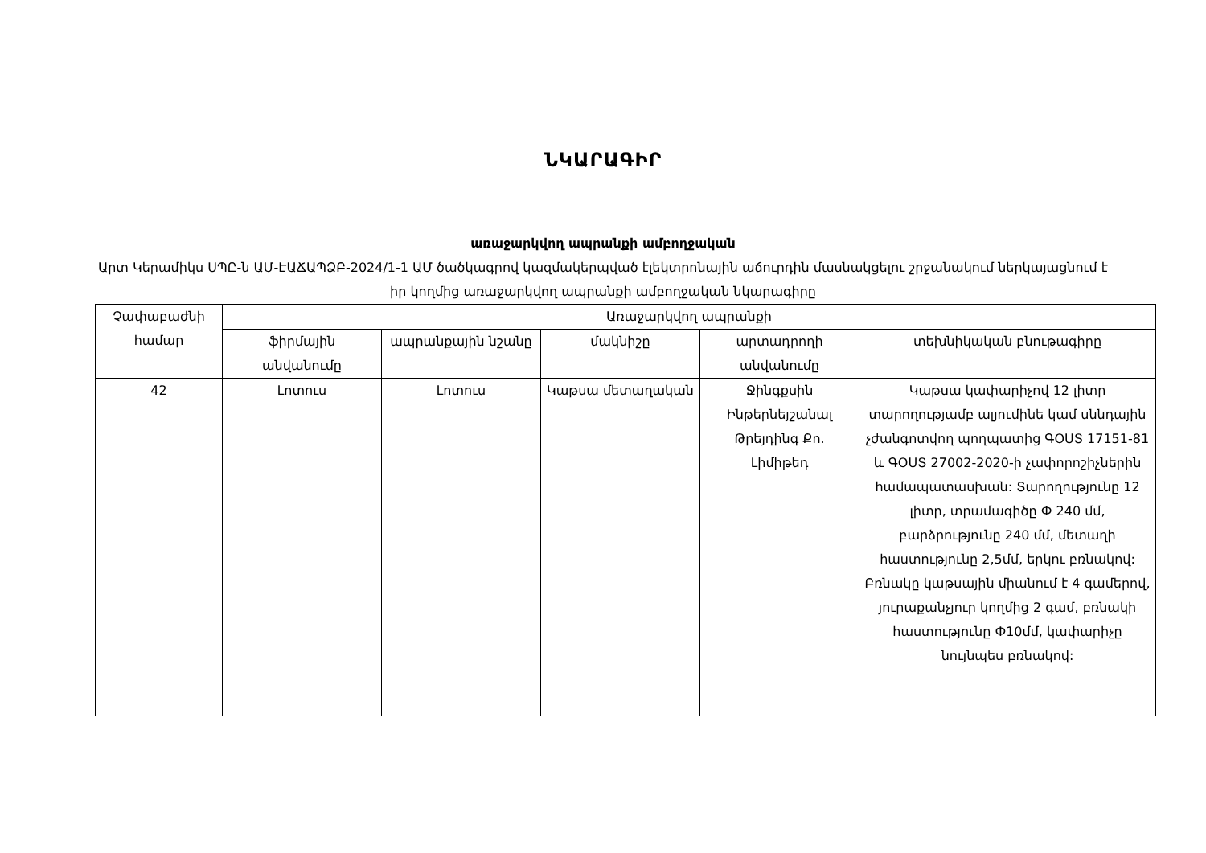ՆԿԱՐԱԳԻՐ
առաջարկվող ապրանքի ամբողջական
Արտ Կերամիկս ՍՊԸ-ն ԱՄ-ԷԱՃԱՊՁԲ-2024/1-1 ԱՄ ծածկագրով կազմակերպված էլեկտրոնային աճուրդին մասնակցելու շրջանակում ներկայացնում է իր կողմից առաջարկվող ապրանքի ամբողջական նկարագիրը
| Չափաբաժնի համար | Առաջարկվող ապրանքի | | | | |
| --- | --- | --- | --- | --- | --- |
| | ֆիրմային անվանումը | ապրանքային նշանը | մակնիշը | արտադրողի անվանումը | տեխնիկական բնութագիրը |
| 42 | Լոտուս | Լոտուս | Կաթսա մետաղական | Ջինգքսին Ինթերնեյշանալ Թրեյդինգ Քո. Լիմիթեդ | Կաթսա կափարիչով 12 լիտր տարողությամբ ալյումինե կամ սննդային չժանգոտվող պողպատից ԳՕՍՏ 17151-81 և ԳՕՍՏ 27002-2020-ի չափորոշիչներին համապատասխան: Տարողությունը 12 լիտր, տրամագիծը Ф 240 մմ, բարձրությունը 240 մմ, մետաղի հաստությունը 2,5մմ, երկու բռնակով: Բռնակը կաթսային միանում է 4 գամերով, յուրաքանչյուր կողմից 2 գամ, բռնակի հաստությունը Ф10մմ, կափարիչը նույնպես բռնակով: |